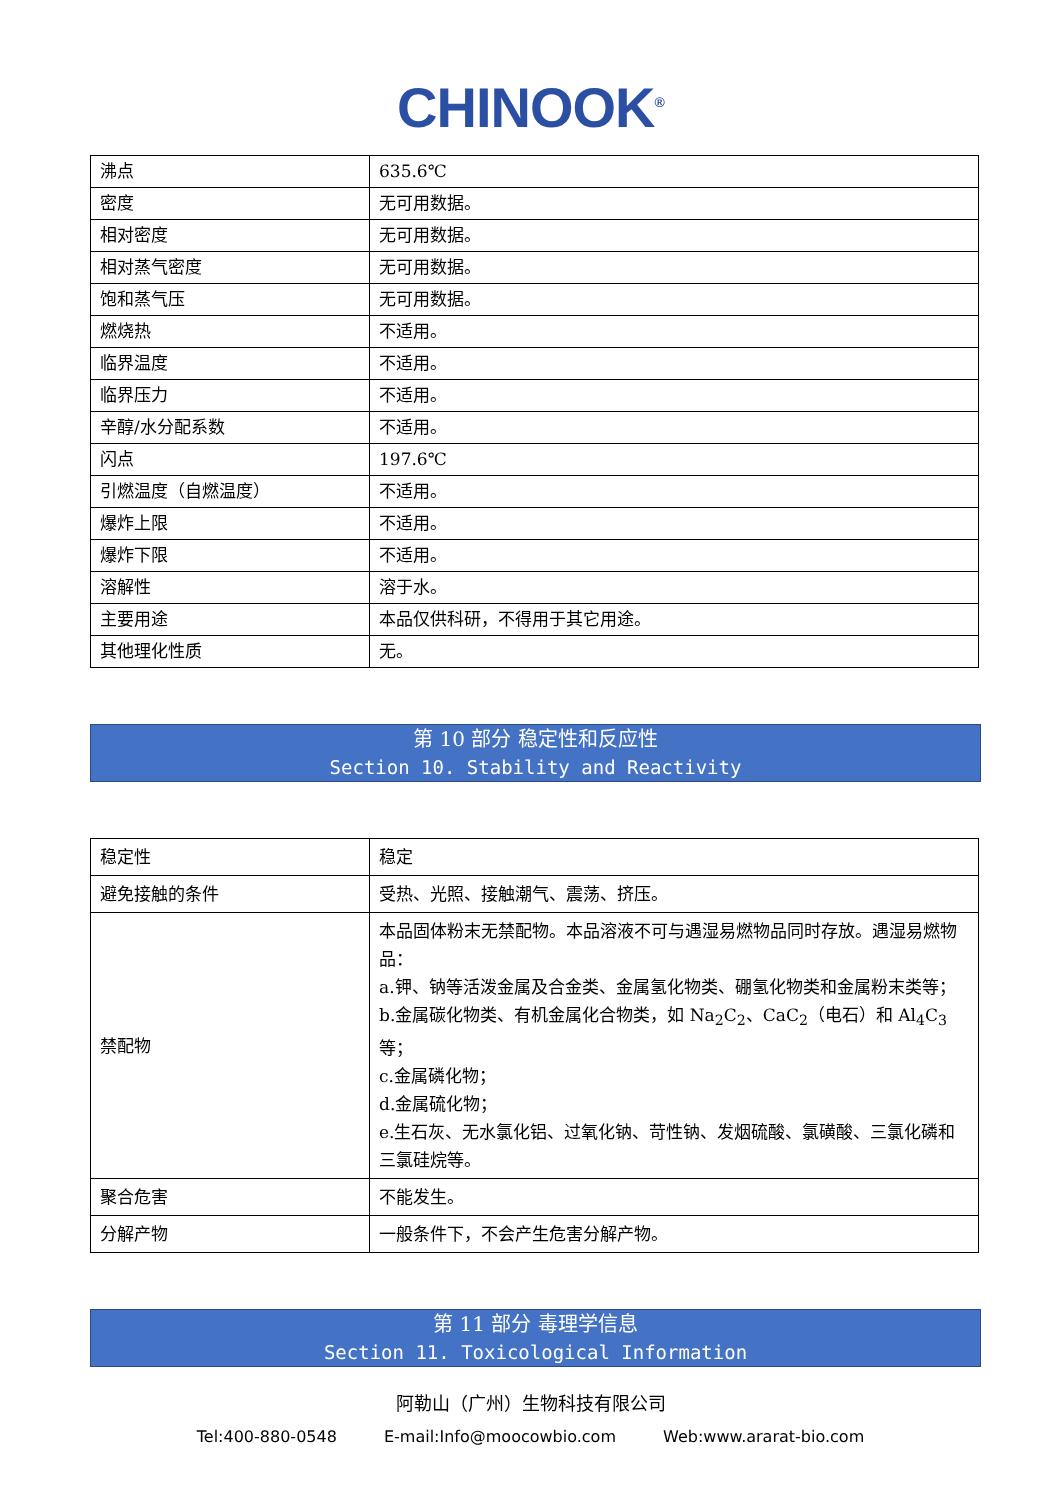CHINOOK<sup>®</sup>
| 沸点 | 635.6℃ |
| 密度 | 无可用数据。 |
| 相对密度 | 无可用数据。 |
| 相对蒸气密度 | 无可用数据。 |
| 饱和蒸气压 | 无可用数据。 |
| 燃烧热 | 不适用。 |
| 临界温度 | 不适用。 |
| 临界压力 | 不适用。 |
| 辛醇/水分配系数 | 不适用。 |
| 闪点 | 197.6℃ |
| 引燃温度（自燃温度） | 不适用。 |
| 爆炸上限 | 不适用。 |
| 爆炸下限 | 不适用。 |
| 溶解性 | 溶于水。 |
| 主要用途 | 本品仅供科研，不得用于其它用途。 |
| 其他理化性质 | 无。 |
第 10 部分 稳定性和反应性
Section 10. Stability and Reactivity
| 稳定性 | 稳定 |
| 避免接触的条件 | 受热、光照、接触潮气、震荡、挤压。 |
| 禁配物 | 本品固体粉末无禁配物。本品溶液不可与遇湿易燃物品同时存放。遇湿易燃物品： a.钾、钠等活泼金属及合金类、金属氢化物类、硼氢化物类和金属粉末类等； b.金属碳化物类、有机金属化合物类，如 Na<sub>2</sub>C<sub>2</sub>、CaC<sub>2</sub>（电石）和 Al<sub>4</sub>C<sub>3</sub> 等； c.金属磷化物； d.金属硫化物； e.生石灰、无水氯化铝、过氧化钠、苛性钠、发烟硫酸、氯磺酸、三氯化磷和三氯硅烷等。 |
| 聚合危害 | 不能发生。 |
| 分解产物 | 一般条件下，不会产生危害分解产物。 |
第 11 部分 毒理学信息
Section 11. Toxicological Information
阿勒山（广州）生物科技有限公司
Tel:400-880-0548 E-mail:Info@moocowbio.com Web:www.ararat-bio.com